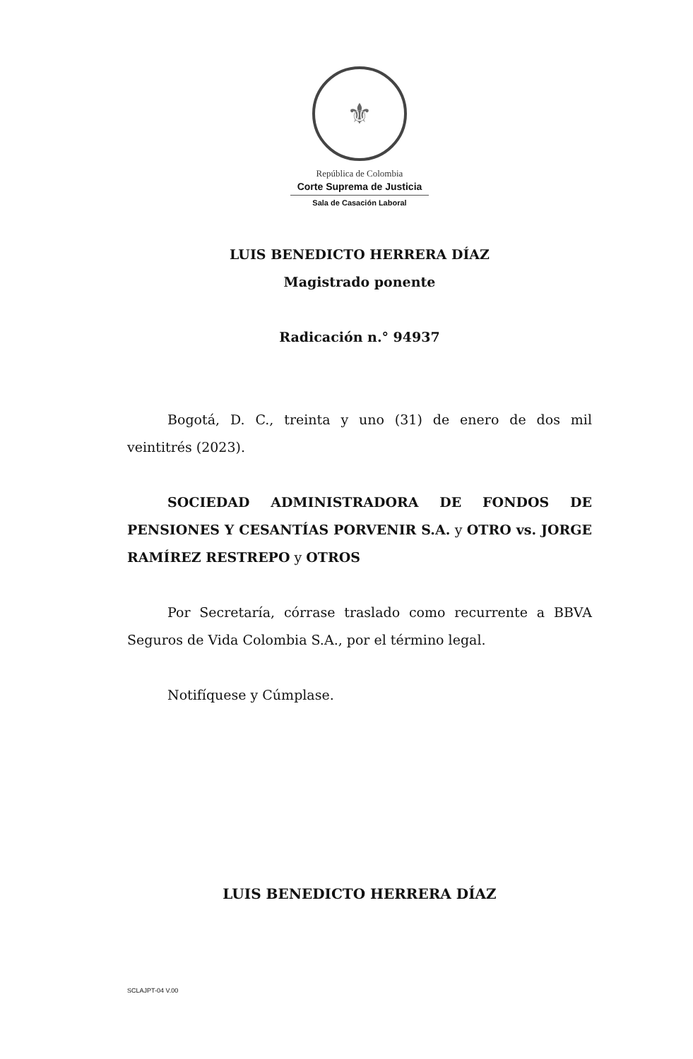⚜
República de Colombia
Corte Suprema de Justicia
Sala de Casación Laboral
LUIS BENEDICTO HERRERA DÍAZ
Magistrado ponente
Radicación n.° 94937
Bogotá, D. C., treinta y uno (31) de enero de dos mil veintitrés (2023).
SOCIEDAD ADMINISTRADORA DE FONDOS DE PENSIONES Y CESANTÍAS PORVENIR S.A. y OTRO vs. JORGE RAMÍREZ RESTREPO y OTROS
Por Secretaría, córrase traslado como recurrente a BBVA Seguros de Vida Colombia S.A., por el término legal.
Notifíquese y Cúmplase.
LUIS BENEDICTO HERRERA DÍAZ
SCLAJPT-04 V.00